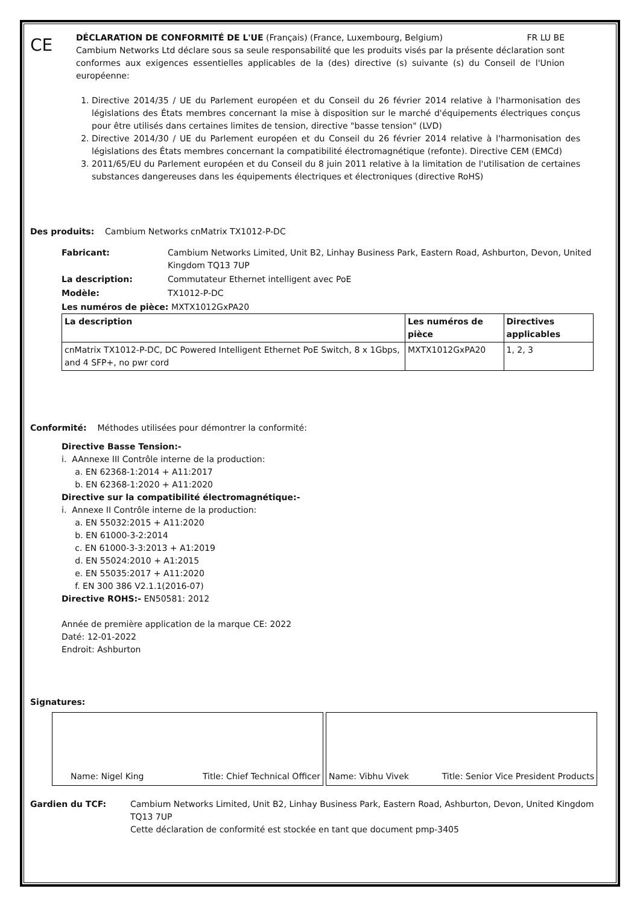CE
DÉCLARATION DE CONFORMITÉ DE L'UE (Français) (France, Luxembourg, Belgium) FR LU BE
Cambium Networks Ltd déclare sous sa seule responsabilité que les produits visés par la présente déclaration sont conformes aux exigences essentielles applicables de la (des) directive (s) suivante (s) du Conseil de l'Union européenne:
1. Directive 2014/35 / UE du Parlement européen et du Conseil du 26 février 2014 relative à l'harmonisation des législations des États membres concernant la mise à disposition sur le marché d'équipements électriques conçus pour être utilisés dans certaines limites de tension, directive "basse tension" (LVD)
2. Directive 2014/30 / UE du Parlement européen et du Conseil du 26 février 2014 relative à l'harmonisation des législations des États membres concernant la compatibilité électromagnétique (refonte). Directive CEM (EMCd)
3. 2011/65/EU du Parlement européen et du Conseil du 8 juin 2011 relative à la limitation de l'utilisation de certaines substances dangereuses dans les équipements électriques et électroniques (directive RoHS)
Des produits: Cambium Networks cnMatrix TX1012-P-DC
Fabricant: Cambium Networks Limited, Unit B2, Linhay Business Park, Eastern Road, Ashburton, Devon, United Kingdom TQ13 7UP
La description: Commutateur Ethernet intelligent avec PoE
Modèle: TX1012-P-DC
Les numéros de pièce: MXTX1012GxPA20
| La description | Les numéros de pièce | Directives applicables |
| --- | --- | --- |
| cnMatrix TX1012-P-DC, DC Powered Intelligent Ethernet PoE Switch, 8 x 1Gbps, and 4 SFP+, no pwr cord | MXTX1012GxPA20 | 1, 2, 3 |
Conformité: Méthodes utilisées pour démontrer la conformité:
Directive Basse Tension:-
i. AAnnexe III Contrôle interne de la production:
a. EN 62368-1:2014 + A11:2017
b. EN 62368-1:2020 + A11:2020
Directive sur la compatibilité électromagnétique:-
i. Annexe II Contrôle interne de la production:
a. EN 55032:2015 + A11:2020
b. EN 61000-3-2:2014
c. EN 61000-3-3:2013 + A1:2019
d. EN 55024:2010 + A1:2015
e. EN 55035:2017 + A11:2020
f. EN 300 386 V2.1.1(2016-07)
Directive ROHS:- EN50581: 2012
Année de première application de la marque CE: 2022
Daté: 12-01-2022
Endroit: Ashburton
Signatures:
Name: Nigel King Title: Chief Technical Officer Name: Vibhu Vivek Title: Senior Vice President Products
Gardien du TCF: Cambium Networks Limited, Unit B2, Linhay Business Park, Eastern Road, Ashburton, Devon, United Kingdom TQ13 7UP
Cette déclaration de conformité est stockée en tant que document pmp-3405